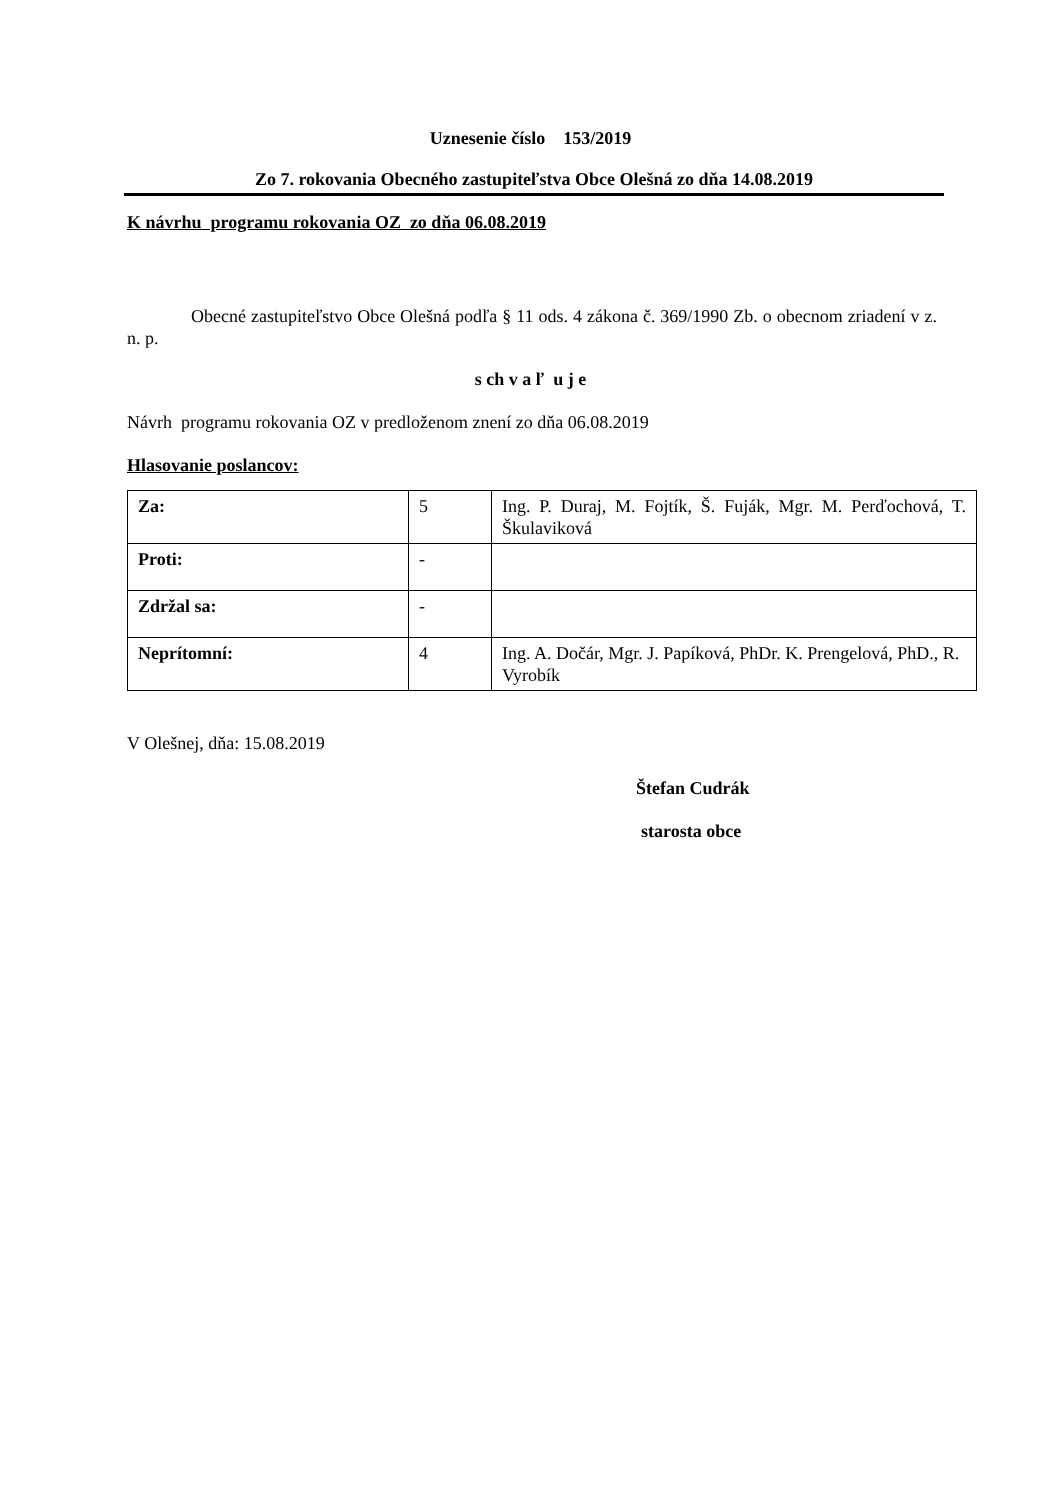Uznesenie číslo 153/2019
Zo 7. rokovania Obecného zastupiteľstva Obce Olešná zo dňa 14.08.2019
K návrhu programu rokovania OZ zo dňa 06.08.2019
Obecné zastupiteľstvo Obce Olešná podľa § 11 ods. 4 zákona č. 369/1990 Zb. o obecnom zriadení v z. n. p.
s ch v a ľ u j e
Návrh programu rokovania OZ v predloženom znení zo dňa 06.08.2019
Hlasovanie poslancov:
| Za: | 5 | Ing. P. Duraj, M. Fojtík, Š. Fuják, Mgr. M. Perďochová, T. Škulaviková |
| Proti: | - | |
| Zdržal sa: | - | |
| Neprítomní: | 4 | Ing. A. Dočár, Mgr. J. Papíková, PhDr. K. Prengelová, PhD., R. Vyrobík |
V Olešnej, dňa: 15.08.2019
Štefan Cudrák
starosta obce